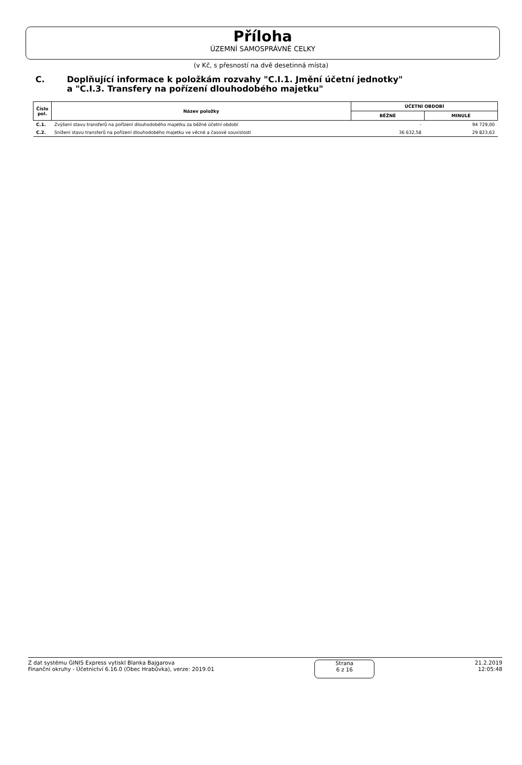Příloha
ÚZEMNÍ SAMOSPRÁVNÉ CELKY
(v Kč, s přesností na dvě desetinná místa)
C. Doplňující informace k položkám rozvahy "C.I.1. Jmění účetní jednotky"
a "C.I.3. Transfery na pořízení dlouhodobého majetku"
| Číslo pol. | Název položky | ÚČETNÍ OBDOBÍ | |
| --- | --- | --- | --- |
| | | BĚŽNÉ | MINULÉ |
| C.1. | Zvýšení stavu transferů na pořízení dlouhodobého majetku za běžné účetní období | - | 94 729,00 |
| C.2. | Snížení stavu transferů na pořízení dlouhodobého majetku ve věcné a časové souvislosti | 36 632,58 | 29 823,63 |
Z dat systému GINIS Express vytiskl Blanka Bajgarova
Finanční okruhy - Účetnictví 6.16.0 (Obec Hrabůvka), verze: 2019.01
Strana
6 z 16
21.2.2019
12:05:48